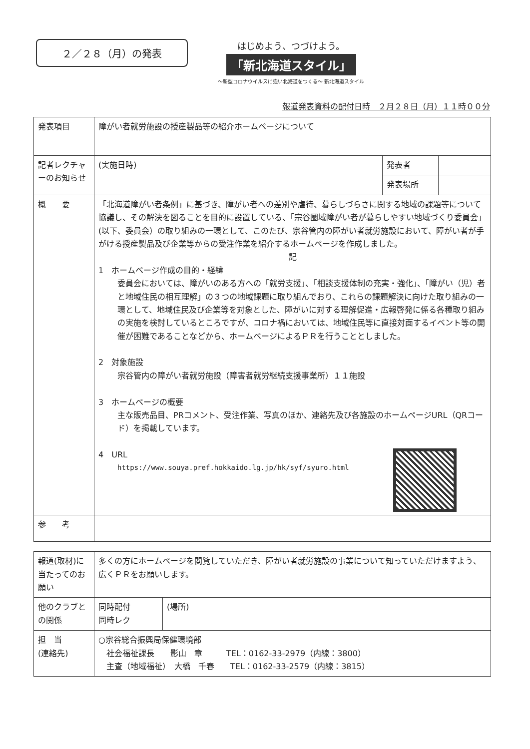２／２８（月）の発表
はじめよう、つづけよう。
「新北海道スタイル」
～新型コロナウイルスに強い北海道をつくる～ 新北海道スタイル
報道発表資料の配付日時　２月２８日（月）１１時００分
| 発表項目 | 障がい者就労施設の授産製品等の紹介ホームページについて | | |
| 記者レクチャーのお知らせ | (実施日時) | 発表者 | |
| | | 発表場所 | |
| 概 要 | 「北海道障がい者条例」に基づき、障がい者への差別や虐待、暮らしづらさに関する地域の課題等について協議し、その解決を図ることを目的に設置している、「宗谷圏域障がい者が暮らしやすい地域づくり委員会」(以下、委員会）の取り組みの一環として、このたび、宗谷管内の障がい者就労施設において、障がい者が手がける授産製品及び企業等からの受注作業を紹介するホームページを作成しました。 記 1 ホームページ作成の目的・経緯 委員会においては、障がいのある方への「就労支援」、「相談支援体制の充実・強化」、「障がい（児）者と地域住民の相互理解」の３つの地域課題に取り組んでおり、これらの課題解決に向けた取り組みの一環として、地域住民及び企業等を対象とした、障がいに対する理解促進・広報啓発に係る各種取り組みの実施を検討しているところですが、コロナ禍においては、地域住民等に直接対面するイベント等の開催が困難であることなどから、ホームページによるＰＲを行うこととしました。 2 対象施設 宗谷管内の障がい者就労施設（障害者就労継続支援事業所）１１施設 3 ホームページの概要 主な販売品目、PRコメント、受注作業、写真のほか、連絡先及び各施設のホームページURL（QRコード）を掲載しています。 4 URL https://www.souya.pref.hokkaido.lg.jp/hk/syf/syuro.html | | |
| 参 考 | | | |
| 報道(取材)に当たってのお願い | 多くの方にホームページを閲覧していただき、障がい者就労施設の事業について知っていただけますよう、広くＰＲをお願いします。 | |
| 他のクラブとの関係 | 同時配付 同時レク | (場所) |
| 担 当 (連絡先) | ○宗谷総合振興局保健環境部 社会福祉課長 影山 章 TEL：0162-33-2979（内線：3800） 主査（地域福祉） 大橋 千春 TEL：0162-33-2579（内線：3815） | |